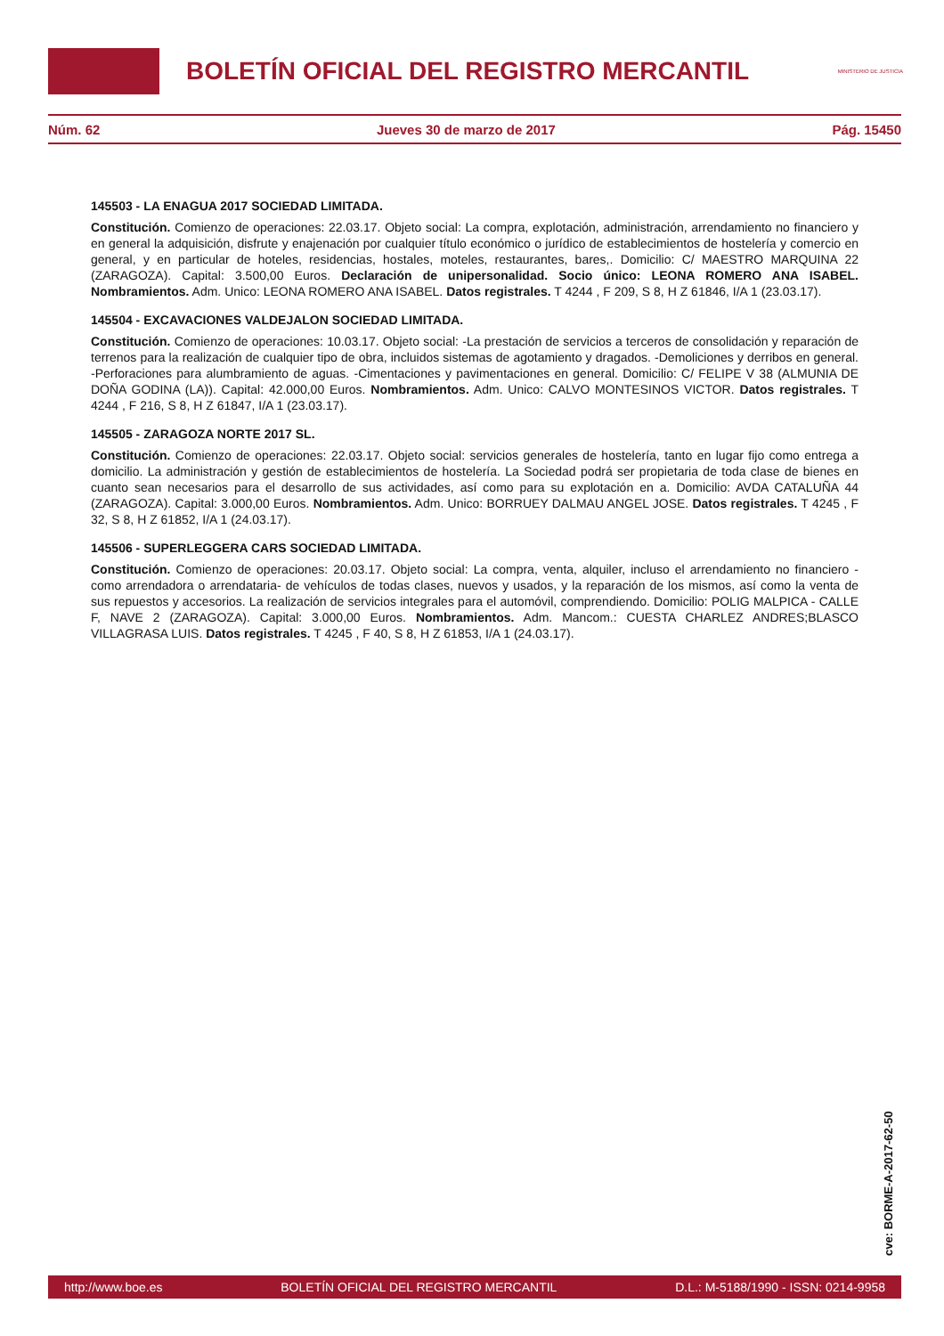BOLETÍN OFICIAL DEL REGISTRO MERCANTIL
MINISTERIO DE JUSTICIA
Núm. 62 Jueves 30 de marzo de 2017 Pág. 15450
145503 - LA ENAGUA 2017 SOCIEDAD LIMITADA.
Constitución. Comienzo de operaciones: 22.03.17. Objeto social: La compra, explotación, administración, arrendamiento no financiero y en general la adquisición, disfrute y enajenación por cualquier título económico o jurídico de establecimientos de hostelería y comercio en general, y en particular de hoteles, residencias, hostales, moteles, restaurantes, bares,. Domicilio: C/ MAESTRO MARQUINA 22 (ZARAGOZA). Capital: 3.500,00 Euros. Declaración de unipersonalidad. Socio único: LEONA ROMERO ANA ISABEL. Nombramientos. Adm. Unico: LEONA ROMERO ANA ISABEL. Datos registrales. T 4244 , F 209, S 8, H Z 61846, I/A 1 (23.03.17).
145504 - EXCAVACIONES VALDEJALON SOCIEDAD LIMITADA.
Constitución. Comienzo de operaciones: 10.03.17. Objeto social: -La prestación de servicios a terceros de consolidación y reparación de terrenos para la realización de cualquier tipo de obra, incluidos sistemas de agotamiento y dragados. -Demoliciones y derribos en general. -Perforaciones para alumbramiento de aguas. -Cimentaciones y pavimentaciones en general. Domicilio: C/ FELIPE V 38 (ALMUNIA DE DOÑA GODINA (LA)). Capital: 42.000,00 Euros. Nombramientos. Adm. Unico: CALVO MONTESINOS VICTOR. Datos registrales. T 4244 , F 216, S 8, H Z 61847, I/A 1 (23.03.17).
145505 - ZARAGOZA NORTE 2017 SL.
Constitución. Comienzo de operaciones: 22.03.17. Objeto social: servicios generales de hostelería, tanto en lugar fijo como entrega a domicilio. La administración y gestión de establecimientos de hostelería. La Sociedad podrá ser propietaria de toda clase de bienes en cuanto sean necesarios para el desarrollo de sus actividades, así como para su explotación en a. Domicilio: AVDA CATALUÑA 44 (ZARAGOZA). Capital: 3.000,00 Euros. Nombramientos. Adm. Unico: BORRUEY DALMAU ANGEL JOSE. Datos registrales. T 4245 , F 32, S 8, H Z 61852, I/A 1 (24.03.17).
145506 - SUPERLEGGERA CARS SOCIEDAD LIMITADA.
Constitución. Comienzo de operaciones: 20.03.17. Objeto social: La compra, venta, alquiler, incluso el arrendamiento no financiero -como arrendadora o arrendataria- de vehículos de todas clases, nuevos y usados, y la reparación de los mismos, así como la venta de sus repuestos y accesorios. La realización de servicios integrales para el automóvil, comprendiendo. Domicilio: POLIG MALPICA - CALLE F, NAVE 2 (ZARAGOZA). Capital: 3.000,00 Euros. Nombramientos. Adm. Mancom.: CUESTA CHARLEZ ANDRES;BLASCO VILLAGRASA LUIS. Datos registrales. T 4245 , F 40, S 8, H Z 61853, I/A 1 (24.03.17).
cve: BORME-A-2017-62-50
http://www.boe.es BOLETÍN OFICIAL DEL REGISTRO MERCANTIL D.L.: M-5188/1990 - ISSN: 0214-9958